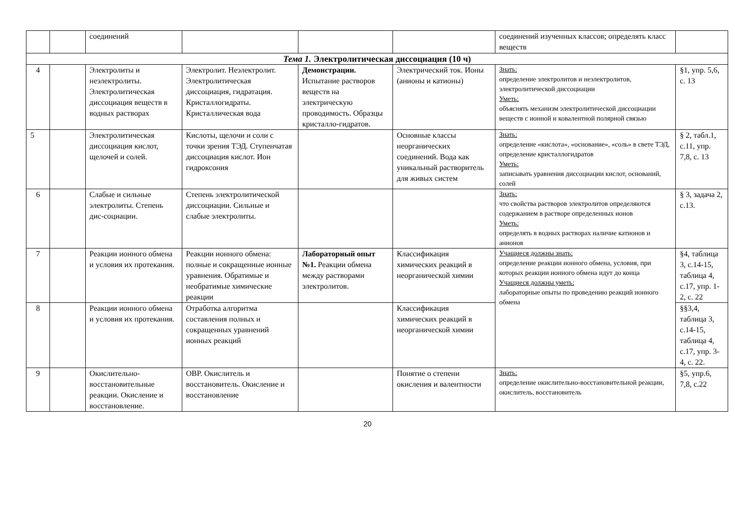| | | соединений | | | | соединений изученных классов; определять класс веществ | |
| Тема 1. Электролитическая диссоциация (10 ч) | | | | | | | |
| 4 | | Электролиты и неэлектролиты. Электролитическая диссоциация веществ в водных растворах | Электролит. Неэлектролит. Электролитическая диссоциация, гидратация. Кристаллогидраты. Кристаллическая вода | Демонстрации. Испытание растворов веществ на электрическую проводимость. Образцы кристалло-гидратов. | Электрический ток. Ионы (анионы и катионы) | Знать: определение электролитов и неэлектролитов, электролитической диссоциации Уметь: объяснять механизм электролитической диссоциации веществ с ионной и ковалентной полярной связью | §1, упр. 5,6, с. 13 |
| 5 | | Электролитическая диссоциация кислот, щелочей и солей. | Кислоты, щелочи и соли с точки зрения ТЭД. Ступенчатая диссоциация кислот. Ион гидроксония | | Основные классы неорганических соединений. Вода как уникальный растворитель для живых систем | Знать: определение «кислота», «основание», «соль» в свете ТЭД, определение кристаллогидратов Уметь: записывать уравнения диссоциации кислот, оснований, солей | § 2, табл.1, с.11, упр. 7,8, с. 13 |
| 6 | | Слабые и сильные электролиты. Степень дис-социации. | Степень электролитической диссоциации. Сильные и слабые электролиты. | | | Знать: что свойства растворов электролитов определяются содержанием в растворе определенных ионов Уметь: определять в водных растворах наличие катионов и анионов | § 3, задача 2, с.13. |
| 7 | | Реакции ионного обмена и условия их протекания. | Реакции ионного обмена: полные и сокращенные ионные уравнения. Обратимые и необратимые химические реакции | Лабораторный опыт №1. Реакции обмена между растворами электролитов. | Классификация химических реакций в неорганической химии | Учащиеся должны знать: определение реакции ионного обмена, условия, при которых реакции ионного обмена идут до конца Учащиеся должны уметь: лабораторные опыты по проведению реакций ионного обмена | §4, таблица 3, с.14-15, таблица 4, с.17, упр. 1-2, с. 22 |
| 8 | | Реакции ионного обмена и условия их протекания. | Отработка алгоритма составления полных и сокращенных уравнений ионных реакций | | Классификация химических реакций в неорганической химии | | §§3,4, таблица 3, с.14-15, таблица 4, с.17, упр. 3-4, с. 22. |
| 9 | | Окислительно-восстановительные реакции. Окисление и восстановление. | ОВР. Окислитель и восстановитель. Окисление и восстановление | | Понятие о степени окисления и валентности | Знать: определение окислительно-восстановительной реакции, окислитель, восстановитель | §5, упр.6, 7,8, с.22 |
20